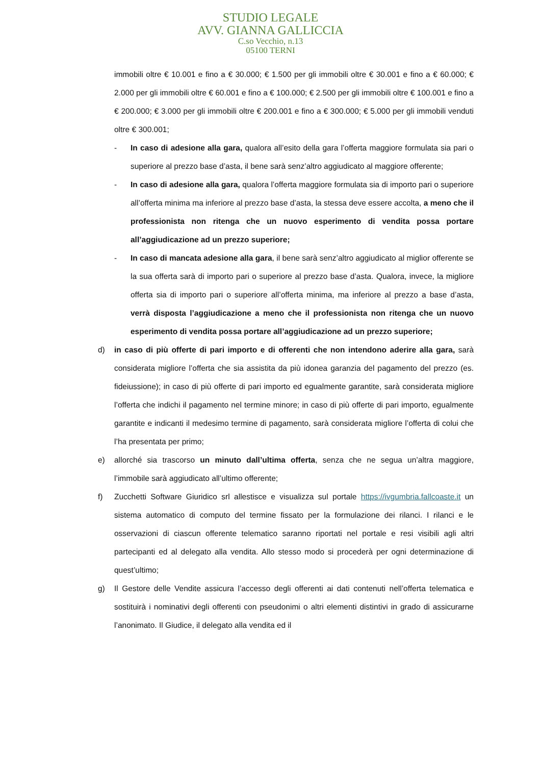STUDIO LEGALE
AVV. GIANNA GALLICCIA
C.so Vecchio, n.13
05100 TERNI
immobili oltre € 10.001 e fino a € 30.000; € 1.500 per gli immobili oltre € 30.001 e fino a € 60.000; € 2.000 per gli immobili oltre € 60.001 e fino a € 100.000; € 2.500 per gli immobili oltre € 100.001 e fino a € 200.000; € 3.000 per gli immobili oltre € 200.001 e fino a € 300.000; € 5.000 per gli immobili venduti oltre € 300.001;
- In caso di adesione alla gara, qualora all’esito della gara l’offerta maggiore formulata sia pari o superiore al prezzo base d’asta, il bene sarà senz’altro aggiudicato al maggiore offerente;
- In caso di adesione alla gara, qualora l’offerta maggiore formulata sia di importo pari o superiore all’offerta minima ma inferiore al prezzo base d’asta, la stessa deve essere accolta, a meno che il professionista non ritenga che un nuovo esperimento di vendita possa portare all’aggiudicazione ad un prezzo superiore;
- In caso di mancata adesione alla gara, il bene sarà senz’altro aggiudicato al miglior offerente se la sua offerta sarà di importo pari o superiore al prezzo base d’asta. Qualora, invece, la migliore offerta sia di importo pari o superiore all’offerta minima, ma inferiore al prezzo a base d’asta, verrà disposta l’aggiudicazione a meno che il professionista non ritenga che un nuovo esperimento di vendita possa portare all’aggiudicazione ad un prezzo superiore;
d) in caso di più offerte di pari importo e di offerenti che non intendono aderire alla gara, sarà considerata migliore l’offerta che sia assistita da più idonea garanzia del pagamento del prezzo (es. fideiussione); in caso di più offerte di pari importo ed egualmente garantite, sarà considerata migliore l’offerta che indichi il pagamento nel termine minore; in caso di più offerte di pari importo, egualmente garantite e indicanti il medesimo termine di pagamento, sarà considerata migliore l’offerta di colui che l’ha presentata per primo;
e) allorché sia trascorso un minuto dall’ultima offerta, senza che ne segua un’altra maggiore, l’immobile sarà aggiudicato all’ultimo offerente;
f) Zucchetti Software Giuridico srl allestisce e visualizza sul portale https://ivgumbria.fallcoaste.it un sistema automatico di computo del termine fissato per la formulazione dei rilanci. I rilanci e le osservazioni di ciascun offerente telematico saranno riportati nel portale e resi visibili agli altri partecipanti ed al delegato alla vendita. Allo stesso modo si procederà per ogni determinazione di quest’ultimo;
g) Il Gestore delle Vendite assicura l’accesso degli offerenti ai dati contenuti nell’offerta telematica e sostituirà i nominativi degli offerenti con pseudonimi o altri elementi distintivi in grado di assicurarne l’anonimato. Il Giudice, il delegato alla vendita ed il